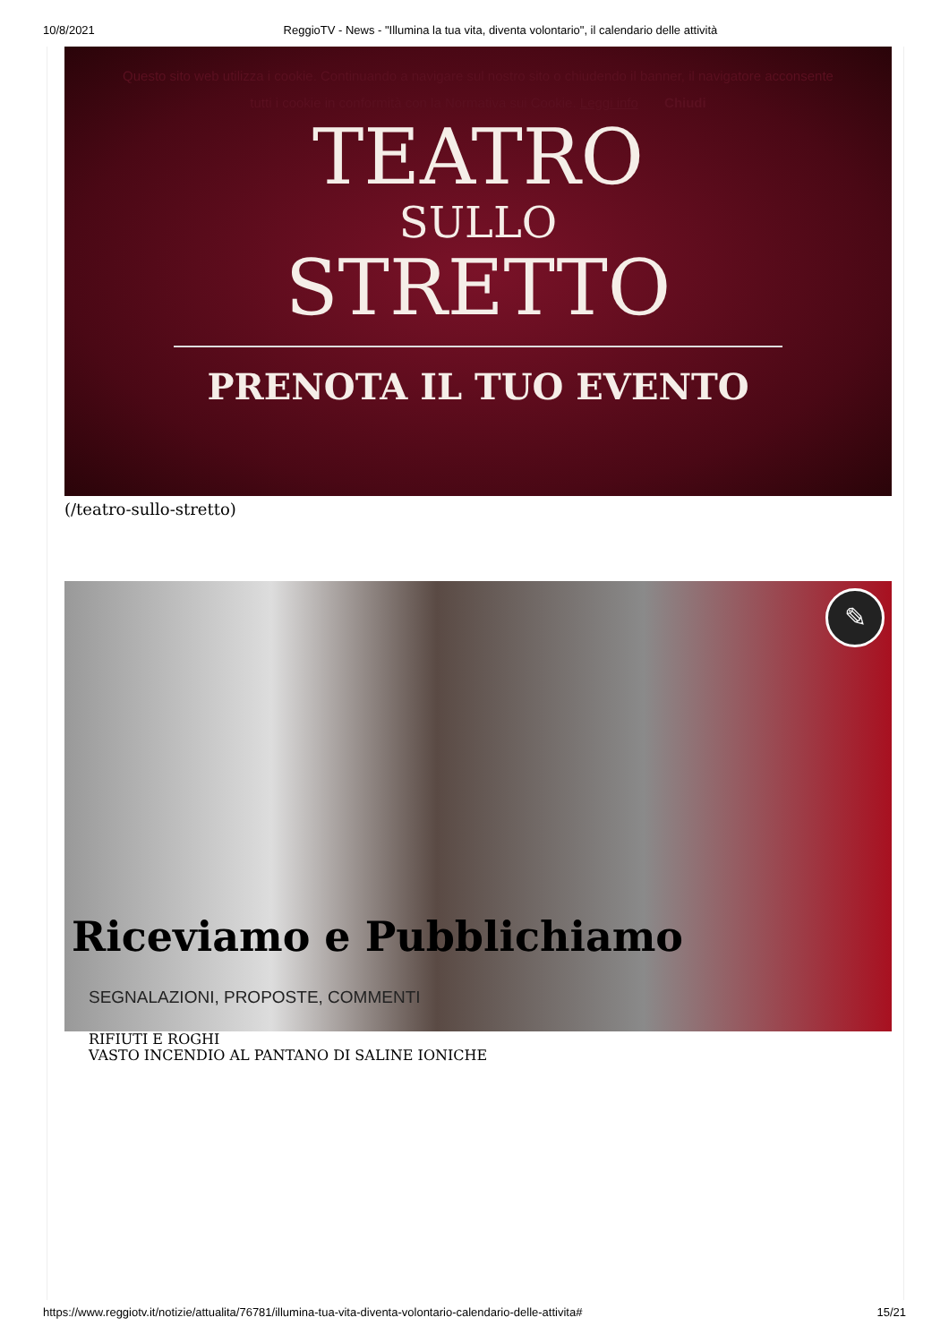10/8/2021 ReggioTV - News - "Illumina la tua vita, diventa volontario", il calendario delle attività
Questo sito web utilizza i cookie. Continuando a navigare sul nostro sito o chiudendo il banner, il navigatore acconsente
tutti i cookie in conformità con la Normativa sui Cookie. Leggi info Chiudi
TEATRO
SULLO
STRETTO
PRENOTA IL TUO EVENTO
(/teatro-sullo-stretto)
✎
Riceviamo e Pubblichiamo
SEGNALAZIONI, PROPOSTE, COMMENTI
RIFIUTI E ROGHI
VASTO INCENDIO AL PANTANO DI SALINE IONICHE
https://www.reggiotv.it/notizie/attualita/76781/illumina-tua-vita-diventa-volontario-calendario-delle-attivita# 15/21